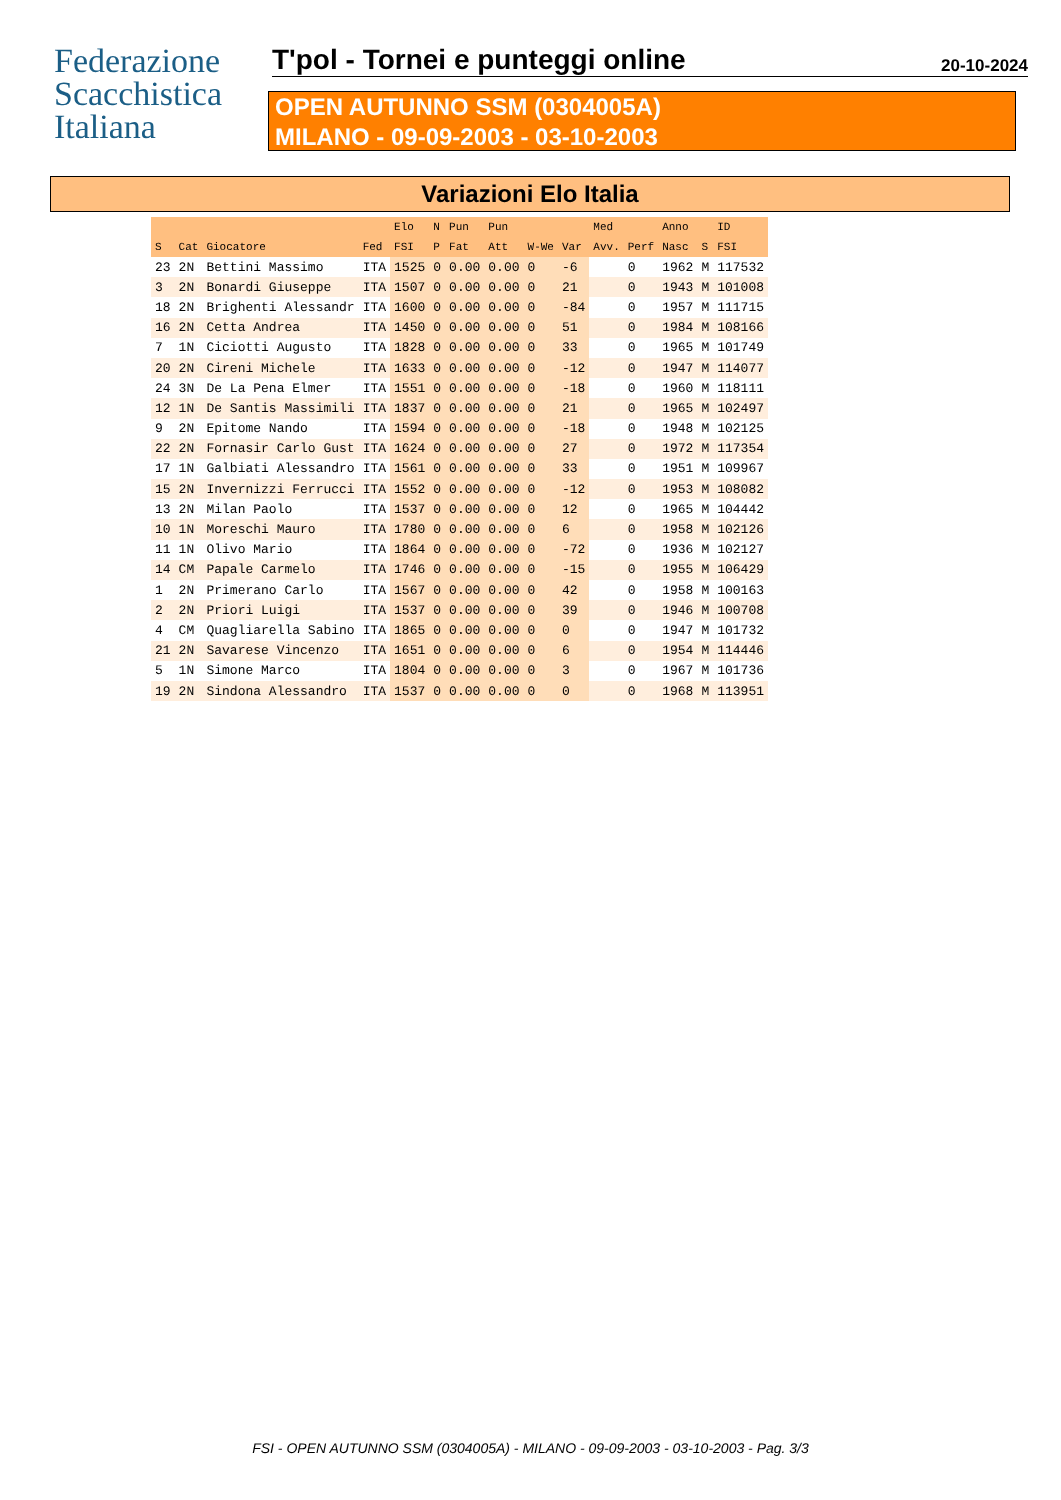Federazione
Scacchistica
Italiana
T'pol - Tornei e punteggi online 20-10-2024
OPEN AUTUNNO SSM (0304005A)
MILANO - 09-09-2003 - 03-10-2003
Variazioni Elo Italia
| | | | | Elo | N | Pun | Pun | | | Med | | Anno | | ID |
| --- | --- | --- | --- | --- | --- | --- | --- | --- | --- | --- | --- | --- | --- | --- |
| S | Cat | Giocatore | Fed | FSI | P | Fat | Att | W-We | Var | Avv. | Perf | Nasc | S | FSI |
| 23 | 2N | Bettini Massimo | ITA | 1525 | 0 | 0.00 | 0.00 | 0 | -6 | | 0 | 1962 | M | 117532 |
| 3 | 2N | Bonardi Giuseppe | ITA | 1507 | 0 | 0.00 | 0.00 | 0 | 21 | | 0 | 1943 | M | 101008 |
| 18 | 2N | Brighenti Alessandr | ITA | 1600 | 0 | 0.00 | 0.00 | 0 | -84 | | 0 | 1957 | M | 111715 |
| 16 | 2N | Cetta Andrea | ITA | 1450 | 0 | 0.00 | 0.00 | 0 | 51 | | 0 | 1984 | M | 108166 |
| 7 | 1N | Ciciotti Augusto | ITA | 1828 | 0 | 0.00 | 0.00 | 0 | 33 | | 0 | 1965 | M | 101749 |
| 20 | 2N | Cireni Michele | ITA | 1633 | 0 | 0.00 | 0.00 | 0 | -12 | | 0 | 1947 | M | 114077 |
| 24 | 3N | De La Pena Elmer | ITA | 1551 | 0 | 0.00 | 0.00 | 0 | -18 | | 0 | 1960 | M | 118111 |
| 12 | 1N | De Santis Massimili | ITA | 1837 | 0 | 0.00 | 0.00 | 0 | 21 | | 0 | 1965 | M | 102497 |
| 9 | 2N | Epitome Nando | ITA | 1594 | 0 | 0.00 | 0.00 | 0 | -18 | | 0 | 1948 | M | 102125 |
| 22 | 2N | Fornasir Carlo Gust | ITA | 1624 | 0 | 0.00 | 0.00 | 0 | 27 | | 0 | 1972 | M | 117354 |
| 17 | 1N | Galbiati Alessandro | ITA | 1561 | 0 | 0.00 | 0.00 | 0 | 33 | | 0 | 1951 | M | 109967 |
| 15 | 2N | Invernizzi Ferrucci | ITA | 1552 | 0 | 0.00 | 0.00 | 0 | -12 | | 0 | 1953 | M | 108082 |
| 13 | 2N | Milan Paolo | ITA | 1537 | 0 | 0.00 | 0.00 | 0 | 12 | | 0 | 1965 | M | 104442 |
| 10 | 1N | Moreschi Mauro | ITA | 1780 | 0 | 0.00 | 0.00 | 0 | 6 | | 0 | 1958 | M | 102126 |
| 11 | 1N | Olivo Mario | ITA | 1864 | 0 | 0.00 | 0.00 | 0 | -72 | | 0 | 1936 | M | 102127 |
| 14 | CM | Papale Carmelo | ITA | 1746 | 0 | 0.00 | 0.00 | 0 | -15 | | 0 | 1955 | M | 106429 |
| 1 | 2N | Primerano Carlo | ITA | 1567 | 0 | 0.00 | 0.00 | 0 | 42 | | 0 | 1958 | M | 100163 |
| 2 | 2N | Priori Luigi | ITA | 1537 | 0 | 0.00 | 0.00 | 0 | 39 | | 0 | 1946 | M | 100708 |
| 4 | CM | Quagliarella Sabino | ITA | 1865 | 0 | 0.00 | 0.00 | 0 | 0 | | 0 | 1947 | M | 101732 |
| 21 | 2N | Savarese Vincenzo | ITA | 1651 | 0 | 0.00 | 0.00 | 0 | 6 | | 0 | 1954 | M | 114446 |
| 5 | 1N | Simone Marco | ITA | 1804 | 0 | 0.00 | 0.00 | 0 | 3 | | 0 | 1967 | M | 101736 |
| 19 | 2N | Sindona Alessandro | ITA | 1537 | 0 | 0.00 | 0.00 | 0 | 0 | | 0 | 1968 | M | 113951 |
FSI - OPEN AUTUNNO SSM (0304005A) - MILANO - 09-09-2003 - 03-10-2003 - Pag. 3/3